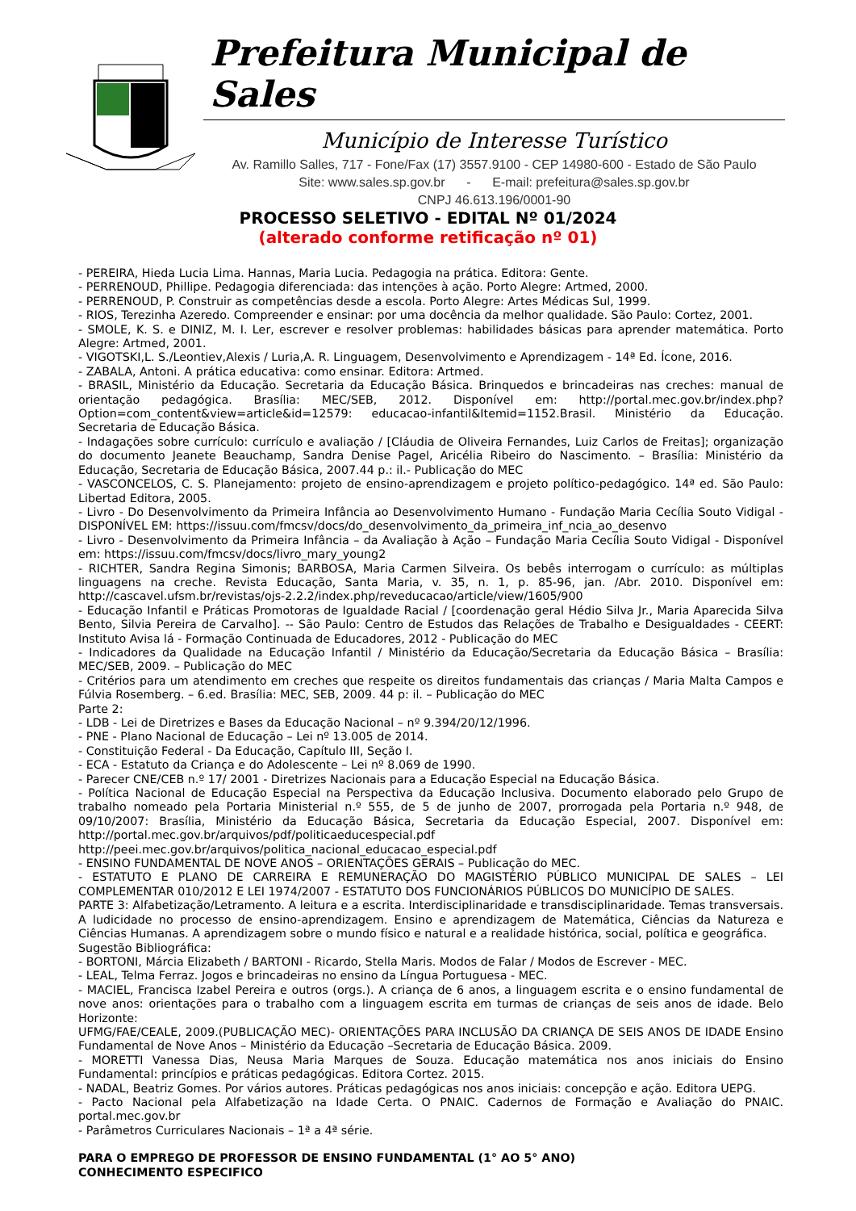Prefeitura Municipal de Sales
Município de Interesse Turístico
Av. Ramillo Salles, 717 - Fone/Fax (17) 3557.9100 - CEP 14980-600 - Estado de São Paulo
Site: www.sales.sp.gov.br - E-mail: prefeitura@sales.sp.gov.br
CNPJ 46.613.196/0001-90
PROCESSO SELETIVO - EDITAL Nº 01/2024
(alterado conforme retificação nº 01)
- PEREIRA, Hieda Lucia Lima. Hannas, Maria Lucia. Pedagogia na prática. Editora: Gente.
- PERRENOUD, Phillipe. Pedagogia diferenciada: das intenções à ação. Porto Alegre: Artmed, 2000.
- PERRENOUD, P. Construir as competências desde a escola. Porto Alegre: Artes Médicas Sul, 1999.
- RIOS, Terezinha Azeredo. Compreender e ensinar: por uma docência da melhor qualidade. São Paulo: Cortez, 2001.
- SMOLE, K. S. e DINIZ, M. I. Ler, escrever e resolver problemas: habilidades básicas para aprender matemática. Porto Alegre: Artmed, 2001.
- VIGOTSKI,L. S./Leontiev,Alexis / Luria,A. R. Linguagem, Desenvolvimento e Aprendizagem - 14ª Ed. Ícone, 2016.
- ZABALA, Antoni. A prática educativa: como ensinar. Editora: Artmed.
- BRASIL, Ministério da Educação. Secretaria da Educação Básica. Brinquedos e brincadeiras nas creches: manual de orientação pedagógica. Brasília: MEC/SEB, 2012. Disponível em: http://portal.mec.gov.br/index.php? Option=com_content&view=article&id=12579: educacao-infantil&Itemid=1152.Brasil. Ministério da Educação. Secretaria de Educação Básica.
- Indagações sobre currículo: currículo e avaliação / [Cláudia de Oliveira Fernandes, Luiz Carlos de Freitas]; organização do documento Jeanete Beauchamp, Sandra Denise Pagel, Aricélia Ribeiro do Nascimento. – Brasília: Ministério da Educação, Secretaria de Educação Básica, 2007.44 p.: il.- Publicação do MEC
- VASCONCELOS, C. S. Planejamento: projeto de ensino-aprendizagem e projeto político-pedagógico. 14ª ed. São Paulo: Libertad Editora, 2005.
- Livro - Do Desenvolvimento da Primeira Infância ao Desenvolvimento Humano - Fundação Maria Cecília Souto Vidigal - DISPONÍVEL EM: https://issuu.com/fmcsv/docs/do_desenvolvimento_da_primeira_inf_ncia_ao_desenvo
- Livro - Desenvolvimento da Primeira Infância – da Avaliação à Ação – Fundação Maria Cecília Souto Vidigal - Disponível em: https://issuu.com/fmcsv/docs/livro_mary_young2
- RICHTER, Sandra Regina Simonis; BARBOSA, Maria Carmen Silveira. Os bebês interrogam o currículo: as múltiplas linguagens na creche. Revista Educação, Santa Maria, v. 35, n. 1, p. 85-96, jan. /Abr. 2010. Disponível em: http://cascavel.ufsm.br/revistas/ojs-2.2.2/index.php/reveducacao/article/view/1605/900
- Educação Infantil e Práticas Promotoras de Igualdade Racial / [coordenação geral Hédio Silva Jr., Maria Aparecida Silva Bento, Silvia Pereira de Carvalho]. -- São Paulo: Centro de Estudos das Relações de Trabalho e Desigualdades - CEERT: Instituto Avisa lá - Formação Continuada de Educadores, 2012 - Publicação do MEC
- Indicadores da Qualidade na Educação Infantil / Ministério da Educação/Secretaria da Educação Básica – Brasília: MEC/SEB, 2009. – Publicação do MEC
- Critérios para um atendimento em creches que respeite os direitos fundamentais das crianças / Maria Malta Campos e Fúlvia Rosemberg. – 6.ed. Brasília: MEC, SEB, 2009. 44 p: il. – Publicação do MEC
Parte 2:
- LDB - Lei de Diretrizes e Bases da Educação Nacional – nº 9.394/20/12/1996.
- PNE - Plano Nacional de Educação – Lei nº 13.005 de 2014.
- Constituição Federal - Da Educação, Capítulo III, Seção I.
- ECA - Estatuto da Criança e do Adolescente – Lei nº 8.069 de 1990.
- Parecer CNE/CEB n.º 17/ 2001 - Diretrizes Nacionais para a Educação Especial na Educação Básica.
- Política Nacional de Educação Especial na Perspectiva da Educação Inclusiva. Documento elaborado pelo Grupo de trabalho nomeado pela Portaria Ministerial n.º 555, de 5 de junho de 2007, prorrogada pela Portaria n.º 948, de 09/10/2007: Brasília, Ministério da Educação Básica, Secretaria da Educação Especial, 2007. Disponível em: http://portal.mec.gov.br/arquivos/pdf/politicaeducespecial.pdf
http://peei.mec.gov.br/arquivos/politica_nacional_educacao_especial.pdf
- ENSINO FUNDAMENTAL DE NOVE ANOS – ORIENTAÇÕES GERAIS – Publicação do MEC.
- ESTATUTO E PLANO DE CARREIRA E REMUNERAÇÃO DO MAGISTÉRIO PÚBLICO MUNICIPAL DE SALES – LEI COMPLEMENTAR 010/2012 E LEI 1974/2007 - ESTATUTO DOS FUNCIONÁRIOS PÚBLICOS DO MUNICÍPIO DE SALES.
PARTE 3: Alfabetização/Letramento. A leitura e a escrita. Interdisciplinaridade e transdisciplinaridade. Temas transversais. A ludicidade no processo de ensino-aprendizagem. Ensino e aprendizagem de Matemática, Ciências da Natureza e Ciências Humanas. A aprendizagem sobre o mundo físico e natural e a realidade histórica, social, política e geográfica.
Sugestão Bibliográfica:
- BORTONI, Márcia Elizabeth / BARTONI - Ricardo, Stella Maris. Modos de Falar / Modos de Escrever - MEC.
- LEAL, Telma Ferraz. Jogos e brincadeiras no ensino da Língua Portuguesa - MEC.
- MACIEL, Francisca Izabel Pereira e outros (orgs.). A criança de 6 anos, a linguagem escrita e o ensino fundamental de nove anos: orientações para o trabalho com a linguagem escrita em turmas de crianças de seis anos de idade. Belo Horizonte:
UFMG/FAE/CEALE, 2009.(PUBLICAÇÃO MEC)- ORIENTAÇÕES PARA INCLUSÃO DA CRIANÇA DE SEIS ANOS DE IDADE Ensino Fundamental de Nove Anos – Ministério da Educação –Secretaria de Educação Básica. 2009.
- MORETTI Vanessa Dias, Neusa Maria Marques de Souza. Educação matemática nos anos iniciais do Ensino Fundamental: princípios e práticas pedagógicas. Editora Cortez. 2015.
- NADAL, Beatriz Gomes. Por vários autores. Práticas pedagógicas nos anos iniciais: concepção e ação. Editora UEPG.
- Pacto Nacional pela Alfabetização na Idade Certa. O PNAIC. Cadernos de Formação e Avaliação do PNAIC. portal.mec.gov.br
- Parâmetros Curriculares Nacionais – 1ª a 4ª série.
PARA O EMPREGO DE PROFESSOR DE ENSINO FUNDAMENTAL (1° AO 5° ANO)
CONHECIMENTO ESPECIFICO